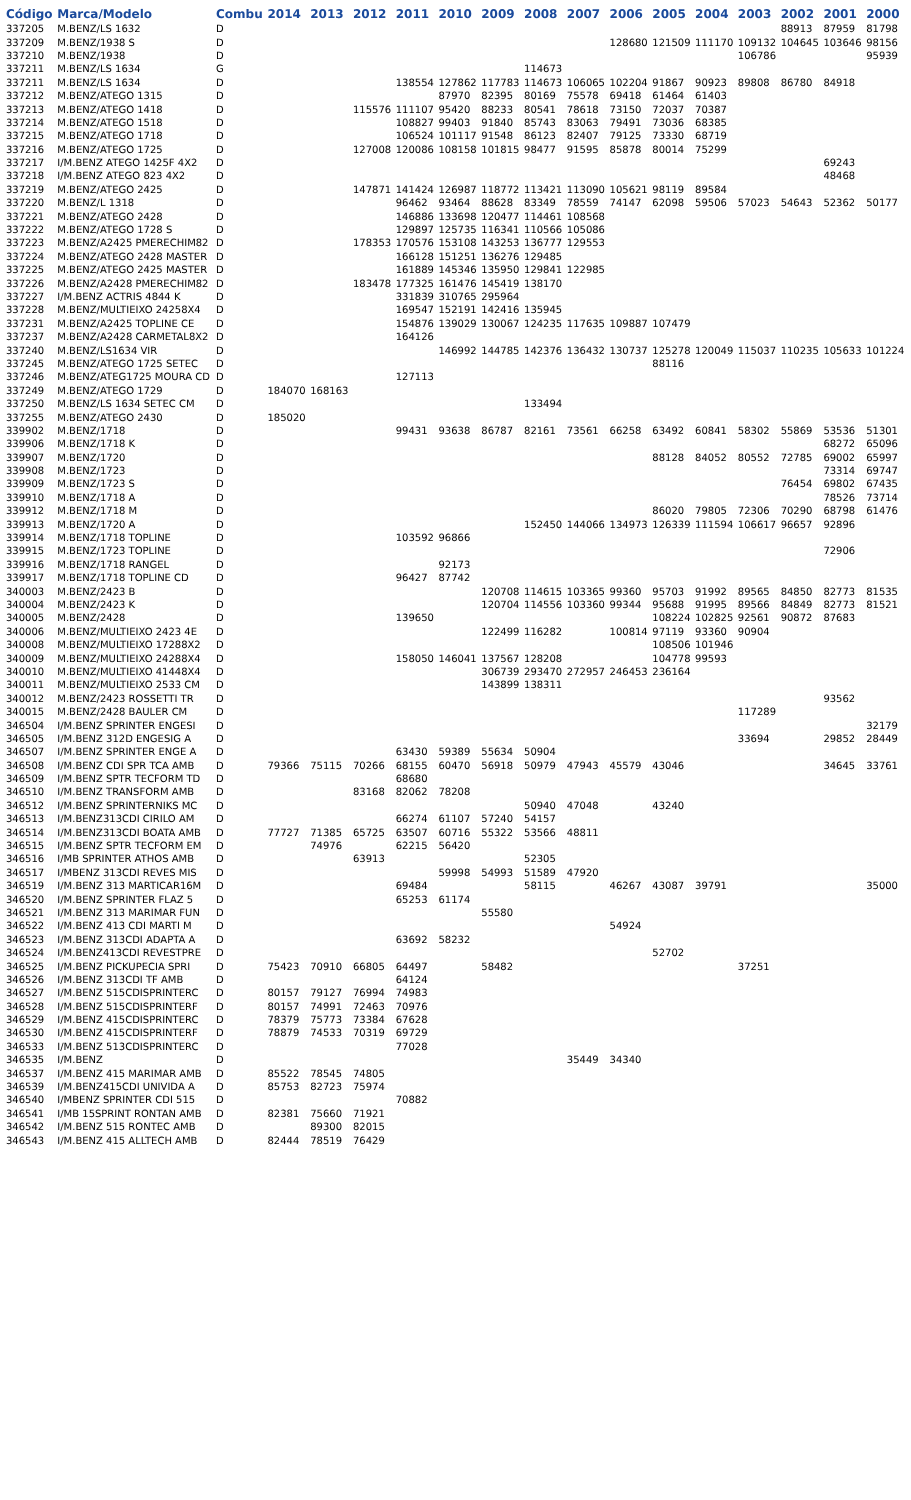| Código | Marca/Modelo | Combu | 2014 | 2013 | 2012 | 2011 | 2010 | 2009 | 2008 | 2007 | 2006 | 2005 | 2004 | 2003 | 2002 | 2001 | 2000 |
| --- | --- | --- | --- | --- | --- | --- | --- | --- | --- | --- | --- | --- | --- | --- | --- | --- | --- |
| 337205 | M.BENZ/LS 1632 | D | | | | | | | | | | | | | 88913 | 87959 | 81798 |
| 337209 | M.BENZ/1938 S | D | | | | | | | | | 128680 | 121509 | 111170 | 109132 | 104645 | 103646 | 98156 |
| 337210 | M.BENZ/1938 | D | | | | | | | | | | | | 106786 | | | 95939 |
| 337211 | M.BENZ/LS 1634 | G | | | | | | | 114673 | | | | | | | | |
| 337211 | M.BENZ/LS 1634 | D | | | | 138554 | 127862 | 117783 | 114673 | 106065 | 102204 | 91867 | 90923 | 89808 | 86780 | 84918 | |
| 337212 | M.BENZ/ATEGO 1315 | D | | | | | 87970 | 82395 | 80169 | 75578 | 69418 | 61464 | 61403 | | | | |
| 337213 | M.BENZ/ATEGO 1418 | D | | | 115576 | 111107 | 95420 | 88233 | 80541 | 78618 | 73150 | 72037 | 70387 | | | | |
| 337214 | M.BENZ/ATEGO 1518 | D | | | | 108827 | 99403 | 91840 | 85743 | 83063 | 79491 | 73036 | 68385 | | | | |
| 337215 | M.BENZ/ATEGO 1718 | D | | | | 106524 | 101117 | 91548 | 86123 | 82407 | 79125 | 73330 | 68719 | | | | |
| 337216 | M.BENZ/ATEGO 1725 | D | | | 127008 | 120086 | 108158 | 101815 | 98477 | 91595 | 85878 | 80014 | 75299 | | | | |
| 337217 | I/M.BENZ ATEGO 1425F 4X2 | D | | | | | | | | | | | | | | 69243 | |
| 337218 | I/M.BENZ ATEGO 823 4X2 | D | | | | | | | | | | | | | | 48468 | |
| 337219 | M.BENZ/ATEGO 2425 | D | | | 147871 | 141424 | 126987 | 118772 | 113421 | 113090 | 105621 | 98119 | 89584 | | | | |
| 337220 | M.BENZ/L 1318 | D | | | | 96462 | 93464 | 88628 | 83349 | 78559 | 74147 | 62098 | 59506 | 57023 | 54643 | 52362 | 50177 |
| 337221 | M.BENZ/ATEGO 2428 | D | | | | 146886 | 133698 | 120477 | 114461 | 108568 | | | | | | | |
| 337222 | M.BENZ/ATEGO 1728 S | D | | | | 129897 | 125735 | 116341 | 110566 | 105086 | | | | | | | |
| 337223 | M.BENZ/A2425 PMERECHIM82 | D | | | 178353 | 170576 | 153108 | 143253 | 136777 | 129553 | | | | | | | |
| 337224 | M.BENZ/ATEGO 2428 MASTER | D | | | | 166128 | 151251 | 136276 | 129485 | | | | | | | | |
| 337225 | M.BENZ/ATEGO 2425 MASTER | D | | | | 161889 | 145346 | 135950 | 129841 | 122985 | | | | | | | |
| 337226 | M.BENZ/A2428 PMERECHIM82 | D | | | 183478 | 177325 | 161476 | 145419 | 138170 | | | | | | | | |
| 337227 | I/M.BENZ ACTRIS 4844 K | D | | | | 331839 | 310765 | 295964 | | | | | | | | | |
| 337228 | M.BENZ/MULTIEIXO 24258X4 | D | | | | 169547 | 152191 | 142416 | 135945 | | | | | | | | |
| 337231 | M.BENZ/A2425 TOPLINE CE | D | | | | 154876 | 139029 | 130067 | 124235 | 117635 | 109887 | 107479 | | | | | |
| 337237 | M.BENZ/A2428 CARMETAL8X2 | D | | | | 164126 | | | | | | | | | | | |
| 337240 | M.BENZ/LS1634 VIR | D | | | | | 146992 | 144785 | 142376 | 136432 | 130737 | 125278 | 120049 | 115037 | 110235 | 105633 | 101224 |
| 337245 | M.BENZ/ATEGO 1725 SETEC | D | | | | | | | | | | 88116 | | | | | |
| 337246 | M.BENZ/ATEG1725 MOURA CD | D | | | | 127113 | | | | | | | | | | | |
| 337249 | M.BENZ/ATEGO 1729 | D | 184070 | 168163 | | | | | | | | | | | | | |
| 337250 | M.BENZ/LS 1634 SETEC CM | D | | | | | | | 133494 | | | | | | | | |
| 337255 | M.BENZ/ATEGO 2430 | D | 185020 | | | | | | | | | | | | | | |
| 339902 | M.BENZ/1718 | D | | | | 99431 | 93638 | 86787 | 82161 | 73561 | 66258 | 63492 | 60841 | 58302 | 55869 | 53536 | 51301 |
| 339906 | M.BENZ/1718 K | D | | | | | | | | | | | | | | 68272 | 65096 |
| 339907 | M.BENZ/1720 | D | | | | | | | | | | 88128 | 84052 | 80552 | 72785 | 69002 | 65997 |
| 339908 | M.BENZ/1723 | D | | | | | | | | | | | | | | 73314 | 69747 |
| 339909 | M.BENZ/1723 S | D | | | | | | | | | | | | | 76454 | 69802 | 67435 |
| 339910 | M.BENZ/1718 A | D | | | | | | | | | | | | | | 78526 | 73714 |
| 339912 | M.BENZ/1718 M | D | | | | | | | | | | 86020 | 79805 | 72306 | 70290 | 68798 | 61476 |
| 339913 | M.BENZ/1720 A | D | | | | | | | 152450 | 144066 | 134973 | 126339 | 111594 | 106617 | 96657 | 92896 | |
| 339914 | M.BENZ/1718 TOPLINE | D | | | | 103592 | 96866 | | | | | | | | | | |
| 339915 | M.BENZ/1723 TOPLINE | D | | | | | | | | | | | | | | 72906 | |
| 339916 | M.BENZ/1718 RANGEL | D | | | | | 92173 | | | | | | | | | | |
| 339917 | M.BENZ/1718 TOPLINE CD | D | | | | 96427 | 87742 | | | | | | | | | | |
| 340003 | M.BENZ/2423 B | D | | | | | | 120708 | 114615 | 103365 | 99360 | 95703 | 91992 | 89565 | 84850 | 82773 | 81535 |
| 340004 | M.BENZ/2423 K | D | | | | | | 120704 | 114556 | 103360 | 99344 | 95688 | 91995 | 89566 | 84849 | 82773 | 81521 |
| 340005 | M.BENZ/2428 | D | | | | 139650 | | | | | | 108224 | 102825 | 92561 | 90872 | 87683 | |
| 340006 | M.BENZ/MULTIEIXO 2423 4E | D | | | | | | 122499 | 116282 | | 100814 | 97119 | 93360 | 90904 | | | |
| 340008 | M.BENZ/MULTIEIXO 17288X2 | D | | | | | | | | | | 108506 | 101946 | | | | |
| 340009 | M.BENZ/MULTIEIXO 24288X4 | D | | | | 158050 | 146041 | 137567 | 128208 | | | 104778 | 99593 | | | | |
| 340010 | M.BENZ/MULTIEIXO 41448X4 | D | | | | | | 306739 | 293470 | 272957 | 246453 | 236164 | | | | | |
| 340011 | M.BENZ/MULTIEIXO 2533 CM | D | | | | | | 143899 | 138311 | | | | | | | | |
| 340012 | M.BENZ/2423 ROSSETTI TR | D | | | | | | | | | | | | | | 93562 | |
| 340015 | M.BENZ/2428 BAULER CM | D | | | | | | | | | | | | 117289 | | | |
| 346504 | I/M.BENZ SPRINTER ENGESI | D | | | | | | | | | | | | | | | 32179 |
| 346505 | I/M.BENZ 312D ENGESIG A | D | | | | | | | | | | | | 33694 | | 29852 | 28449 |
| 346507 | I/M.BENZ SPRINTER ENGE A | D | | | | 63430 | 59389 | 55634 | 50904 | | | | | | | | |
| 346508 | I/M.BENZ CDI SPR TCA AMB | D | 79366 | 75115 | 70266 | 68155 | 60470 | 56918 | 50979 | 47943 | 45579 | 43046 | | | | 34645 | 33761 |
| 346509 | I/M.BENZ SPTR TECFORM TD | D | | | | 68680 | | | | | | | | | | | |
| 346510 | I/M.BENZ TRANSFORM AMB | D | | | 83168 | 82062 | 78208 | | | | | | | | | | |
| 346512 | I/M.BENZ SPRINTERNIKS MC | D | | | | | | | 50940 | 47048 | | 43240 | | | | | |
| 346513 | I/M.BENZ313CDI CIRILO AM | D | | | | 66274 | 61107 | 57240 | 54157 | | | | | | | | |
| 346514 | I/M.BENZ313CDI BOATA AMB | D | 77727 | 71385 | 65725 | 63507 | 60716 | 55322 | 53566 | 48811 | | | | | | | |
| 346515 | I/M.BENZ SPTR TECFORM EM | D | | 74976 | | 62215 | 56420 | | | | | | | | | | |
| 346516 | I/MB SPRINTER ATHOS AMB | D | | | 63913 | | | | 52305 | | | | | | | | |
| 346517 | I/MBENZ 313CDI REVES MIS | D | | | | | 59998 | 54993 | 51589 | 47920 | | | | | | | |
| 346519 | I/M.BENZ 313 MARTICAR16M | D | | | | 69484 | | | 58115 | | 46267 | 43087 | 39791 | | | | 35000 |
| 346520 | I/M.BENZ SPRINTER FLAZ 5 | D | | | | 65253 | 61174 | | | | | | | | | | |
| 346521 | I/M.BENZ 313 MARIMAR FUN | D | | | | | | 55580 | | | | | | | | | |
| 346522 | I/M.BENZ 413 CDI MARTI M | D | | | | | | | | | 54924 | | | | | | |
| 346523 | I/M.BENZ 313CDI ADAPTA A | D | | | | 63692 | 58232 | | | | | | | | | | |
| 346524 | I/M.BENZ413CDI REVESTPRE | D | | | | | | | | | | 52702 | | | | | |
| 346525 | I/M.BENZ PICKUPECIA SPRI | D | 75423 | 70910 | 66805 | 64497 | | 58482 | | | | | | 37251 | | | |
| 346526 | I/M.BENZ 313CDI TF AMB | D | | | | 64124 | | | | | | | | | | | |
| 346527 | I/M.BENZ 515CDISPRINTERC | D | 80157 | 79127 | 76994 | 74983 | | | | | | | | | | | |
| 346528 | I/M.BENZ 515CDISPRINTERF | D | 80157 | 74991 | 72463 | 70976 | | | | | | | | | | | |
| 346529 | I/M.BENZ 415CDISPRINTERC | D | 78379 | 75773 | 73384 | 67628 | | | | | | | | | | | |
| 346530 | I/M.BENZ 415CDISPRINTERF | D | 78879 | 74533 | 70319 | 69729 | | | | | | | | | | | |
| 346533 | I/M.BENZ 513CDISPRINTERC | D | | | | 77028 | | | | | | | | | | | |
| 346535 | I/M.BENZ | D | | | | | | | | 35449 | 34340 | | | | | | |
| 346537 | I/M.BENZ 415 MARIMAR AMB | D | 85522 | 78545 | 74805 | | | | | | | | | | | | |
| 346539 | I/M.BENZ415CDI UNIVIDA A | D | 85753 | 82723 | 75974 | | | | | | | | | | | | |
| 346540 | I/MBENZ SPRINTER CDI 515 | D | | | | 70882 | | | | | | | | | | | |
| 346541 | I/MB 15SPRINT RONTAN AMB | D | 82381 | 75660 | 71921 | | | | | | | | | | | | |
| 346542 | I/M.BENZ 515 RONTEC AMB | D | | 89300 | 82015 | | | | | | | | | | | | |
| 346543 | I/M.BENZ 415 ALLTECH AMB | D | 82444 | 78519 | 76429 | | | | | | | | | | | | |